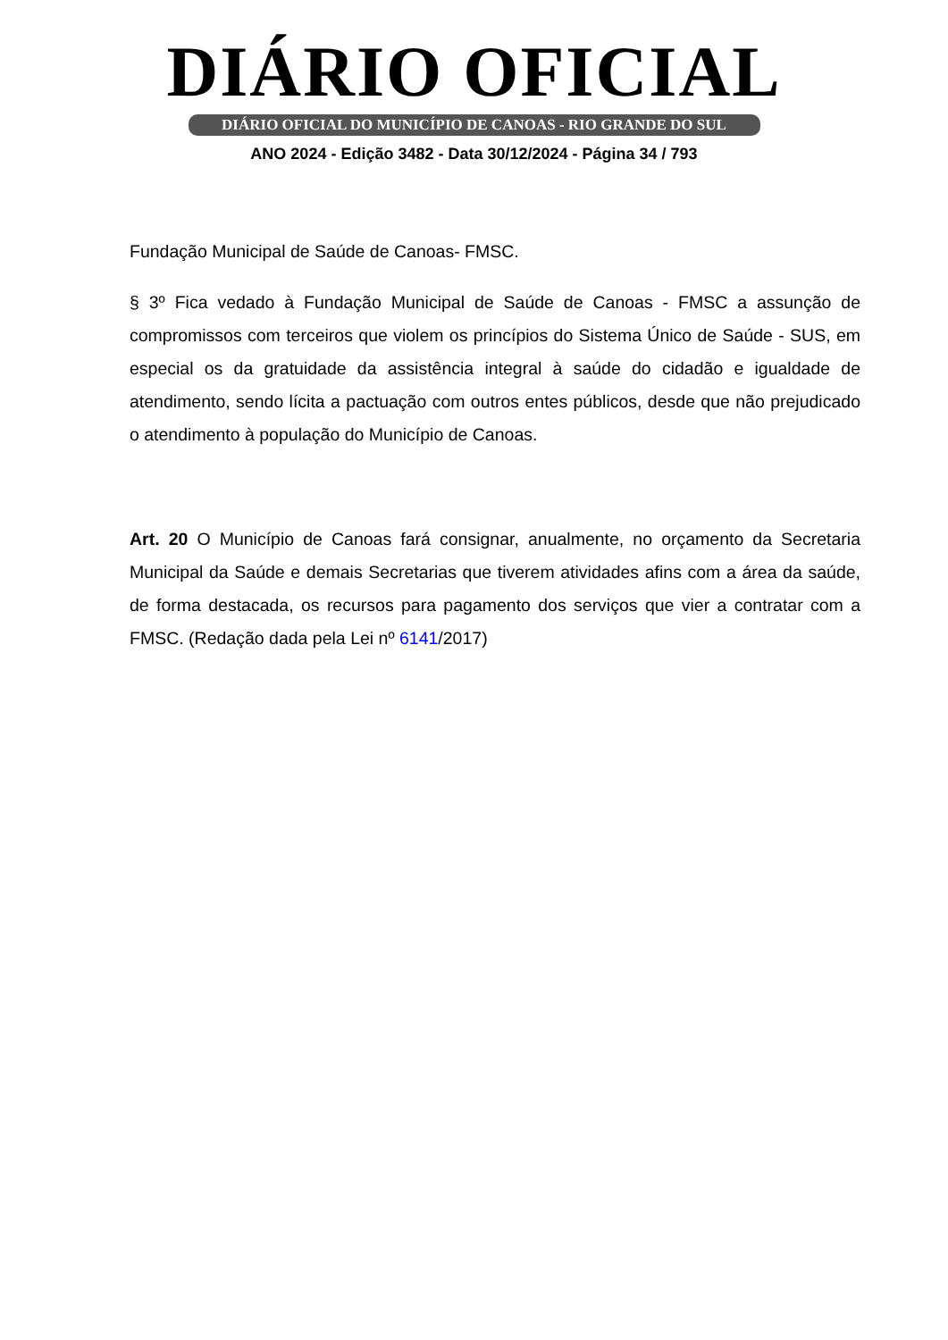DIÁRIO OFICIAL
DIÁRIO OFICIAL DO MUNICÍPIO DE CANOAS - RIO GRANDE DO SUL
ANO 2024 - Edição 3482 - Data 30/12/2024 - Página 34 / 793
Fundação Municipal de Saúde de Canoas- FMSC.
§ 3º Fica vedado à Fundação Municipal de Saúde de Canoas - FMSC a assunção de compromissos com terceiros que violem os princípios do Sistema Único de Saúde - SUS, em especial os da gratuidade da assistência integral à saúde do cidadão e igualdade de atendimento, sendo lícita a pactuação com outros entes públicos, desde que não prejudicado o atendimento à população do Município de Canoas.
Art. 20 O Município de Canoas fará consignar, anualmente, no orçamento da Secretaria Municipal da Saúde e demais Secretarias que tiverem atividades afins com a área da saúde, de forma destacada, os recursos para pagamento dos serviços que vier a contratar com a FMSC. (Redação dada pela Lei nº 6141/2017)